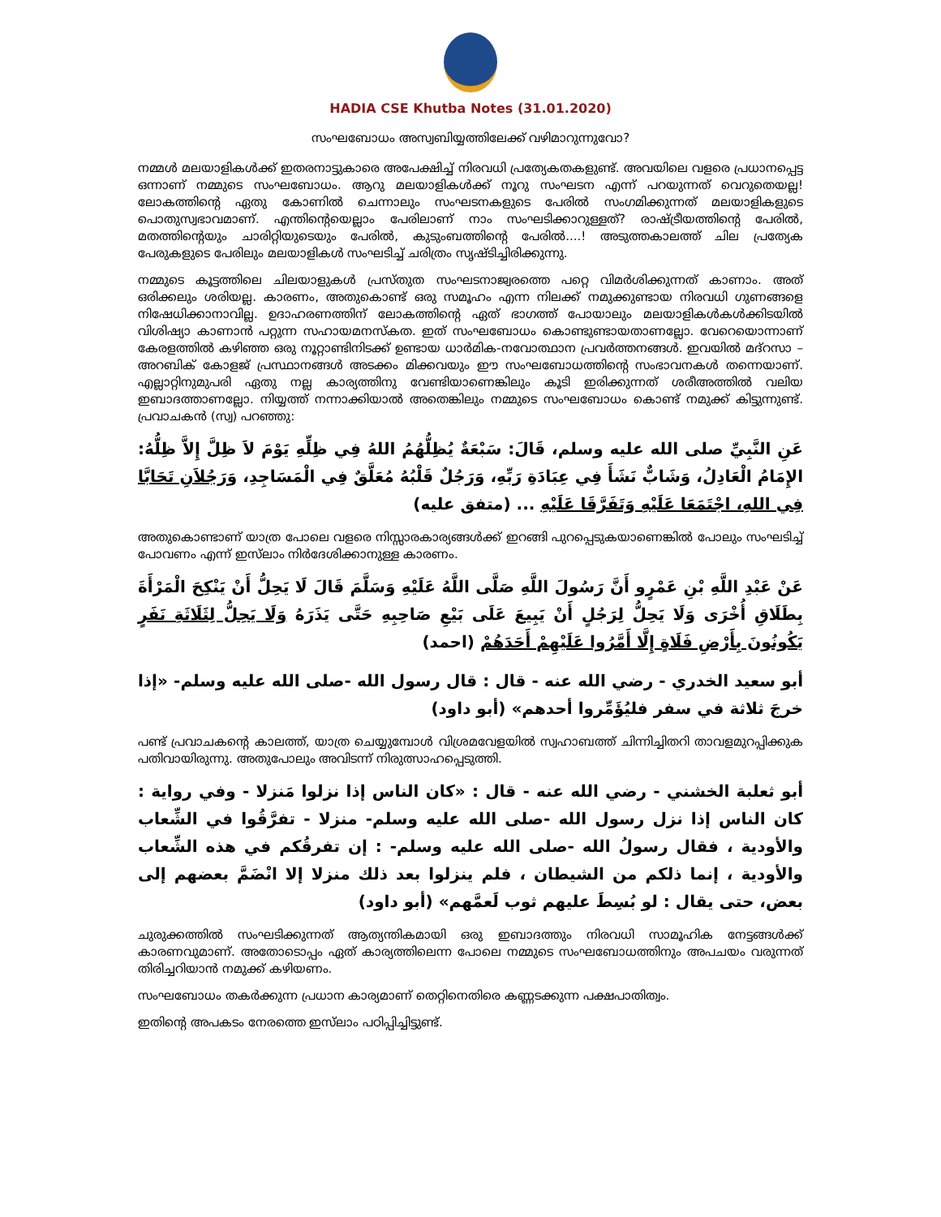HADIA CSE Khutba Notes (31.01.2020)
സംഘബോധം അസ്വബിയ്യത്തിലേക്ക് വഴിമാറുന്നുവോ?
നമ്മൾ മലയാളികൾക്ക് ഇതരനാട്ടുകാരെ അപേക്ഷിച്ച് നിരവധി പ്രത്യേകതകളുണ്ട്. അവയിലെ വളരെ പ്രധാനപ്പെട്ട ഒന്നാണ് നമ്മുടെ സംഘബോധം. ആറു മലയാളികൾക്ക് നൂറു സംഘടന എന്ന് പറയുന്നത് വെറുതെയല്ല! ലോകത്തിന്റെ ഏതു കോണിൽ ചെന്നാലും സംഘടനകളുടെ പേരിൽ സംഗമിക്കുന്നത് മലയാളികളുടെ പൊതുസ്വഭാവമാണ്. എന്തിന്റെയെല്ലാം പേരിലാണ് നാം സംഘടിക്കാറുള്ളത്? രാഷ്ട്രീയത്തിന്റെ പേരിൽ, മതത്തിന്റെയും ചാരിറ്റിയുടെയും പേരിൽ, കുടുംബത്തിന്റെ പേരിൽ....! അടുത്തകാലത്ത് ചില പ്രത്യേക പേരുകളുടെ പേരിലും മലയാളികൾ സംഘടിച്ച് ചരിത്രം സൃഷ്ടിച്ചിരിക്കുന്നു.
നമ്മുടെ കൂട്ടത്തിലെ ചിലയാളുകൾ പ്രസ്തുത സംഘടനാജ്വരത്തെ പറ്റെ വിമർശിക്കുന്നത് കാണാം. അത് ഒരിക്കലും ശരിയല്ല. കാരണം, അതുകൊണ്ട് ഒരു സമൂഹം എന്ന നിലക്ക് നമുക്കുണ്ടായ നിരവധി ഗുണങ്ങളെ നിഷേധിക്കാനാവില്ല. ഉദാഹരണത്തിന് ലോകത്തിന്റെ ഏത് ഭാഗത്ത് പോയാലും മലയാളികൾകൾക്കിടയിൽ വിശിഷ്യാ കാണാൻ പറ്റുന്ന സഹായമനസ്കത. ഇത് സംഘബോധം കൊണ്ടുണ്ടായതാണല്ലോ. വേറെയൊന്നാണ് കേരളത്തിൽ കഴിഞ്ഞ ഒരു നൂറ്റാണ്ടിനിടക്ക് ഉണ്ടായ ധാർമിക-നവോത്ഥാന പ്രവർത്തനങ്ങൾ. ഇവയിൽ മദ്റസാ – അറബിക് കോളജ് പ്രസ്ഥാനങ്ങൾ അടക്കം മിക്കവയും ഈ സംഘബോധത്തിന്റെ സംഭാവനകൾ തന്നെയാണ്. എല്ലാറ്റിനുമുപരി ഏതു നല്ല കാര്യത്തിനു വേണ്ടിയാണെങ്കിലും കൂടി ഇരിക്കുന്നത് ശരീഅത്തിൽ വലിയ ഇബാദത്താണല്ലോ. നിയ്യത്ത് നന്നാക്കിയാൽ അതെങ്കിലും നമ്മുടെ സംഘബോധം കൊണ്ട് നമുക്ക് കിട്ടുന്നുണ്ട്. പ്രവാചകൻ (സ്വ) പറഞ്ഞു:
عَنِ النَّبِيِّ صلى الله عليه وسلم، قَالَ: سَبْعَةٌ يُظِلُّهُمُ اللهُ فِي ظِلِّهِ يَوْمَ لاَ ظِلَّ إِلاَّ ظِلُّهُ: الإِمَامُ الْعَادِلُ، وَشَابٌّ نَشَأَ فِي عِبَادَةِ رَبِّهِ، وَرَجُلٌ قَلْبُهُ مُعَلَّقٌ فِي الْمَسَاجِدِ، وَرَجُلاَنِ تَحَابَّا فِي اللهِ، اجْتَمَعَا عَلَيْهِ وَتَفَرَّقَا عَلَيْهِ ... (متفق عليه)
അതുകൊണ്ടാണ് യാത്ര പോലെ വളരെ നിസ്സാരകാര്യങ്ങൾക്ക് ഇറങ്ങി പുറപ്പെടുകയാണെങ്കിൽ പോലും സംഘടിച്ച് പോവണം എന്ന് ഇസ്‌ലാം നിർദേശിക്കാനുള്ള കാരണം.
عَنْ عَبْدِ اللَّهِ بْنِ عَمْرٍو أَنَّ رَسُولَ اللَّهِ صَلَّى اللَّهُ عَلَيْهِ وَسَلَّمَ قَالَ لَا يَحِلُّ أَنْ يَنْكِحَ الْمَرْأَةَ بِطَلَاقِ أُخْرَى وَلَا يَحِلُّ لِرَجُلٍ أَنْ يَبِيعَ عَلَى بَيْعِ صَاحِبِهِ حَتَّى يَذَرَهُ وَلَا يَحِلُّ لِثَلَاثَةِ نَفَرٍ يَكُونُونَ بِأَرْضِ فَلَاةٍ إِلَّا أَمَّرُوا عَلَيْهِمْ أَحَدَهُمْ (احمد)
أبو سعيد الخدري - رضي الله عنه - قال : قال رسول الله -صلى الله عليه وسلم- «إذا خرجَ ثلاثة في سفر فليُؤَمِّروا أحدهم» (أبو داود)
പണ്ട് പ്രവാചകന്റെ കാലത്ത്, യാത്ര ചെയ്യുമ്പോൾ വിശ്രമവേളയിൽ സ്വഹാബത്ത് ചിന്നിച്ചിതറി താവളമുറപ്പിക്കുക പതിവായിരുന്നു. അതുപോലും അവിടന്ന് നിരുത്സാഹപ്പെടുത്തി.
أبو ثعلبة الخشني - رضي الله عنه - قال : «كان الناس إذا نزلوا مَنزلا - وفي رواية : كان الناس إذا نزل رسول الله -صلى الله عليه وسلم- منزلا - تفرَّقُوا في الشِّعاب والأودية ، فقال رسولُ الله -صلى الله عليه وسلم- : إن تفرقُكم في هذه الشِّعاب والأودية ، إنما ذلكم من الشيطان ، فلم ينزلوا بعد ذلك منزلا إلا انْضَمَّ بعضهم إلى بعض، حتى يقال : لو بُسِطَ عليهم ثوب لَعمَّهم» (أبو داود)
ചുരുക്കത്തിൽ സംഘടിക്കുന്നത് ആത്യന്തികമായി ഒരു ഇബാദത്തും നിരവധി സാമൂഹിക നേട്ടങ്ങൾക്ക് കാരണവുമാണ്. അതോടൊപ്പം ഏത് കാര്യത്തിലെന്ന പോലെ നമ്മുടെ സംഘബോധത്തിനും അപചയം വരുന്നത് തിരിച്ചറിയാൻ നമുക്ക് കഴിയണം.
സംഘബോധം തകർക്കുന്ന പ്രധാന കാര്യമാണ് തെറ്റിനെതിരെ കണ്ണടക്കുന്ന പക്ഷപാതിത്വം.
ഇതിന്റെ അപകടം നേരത്തെ ഇസ്‌ലാം പഠിപ്പിച്ചിട്ടുണ്ട്.